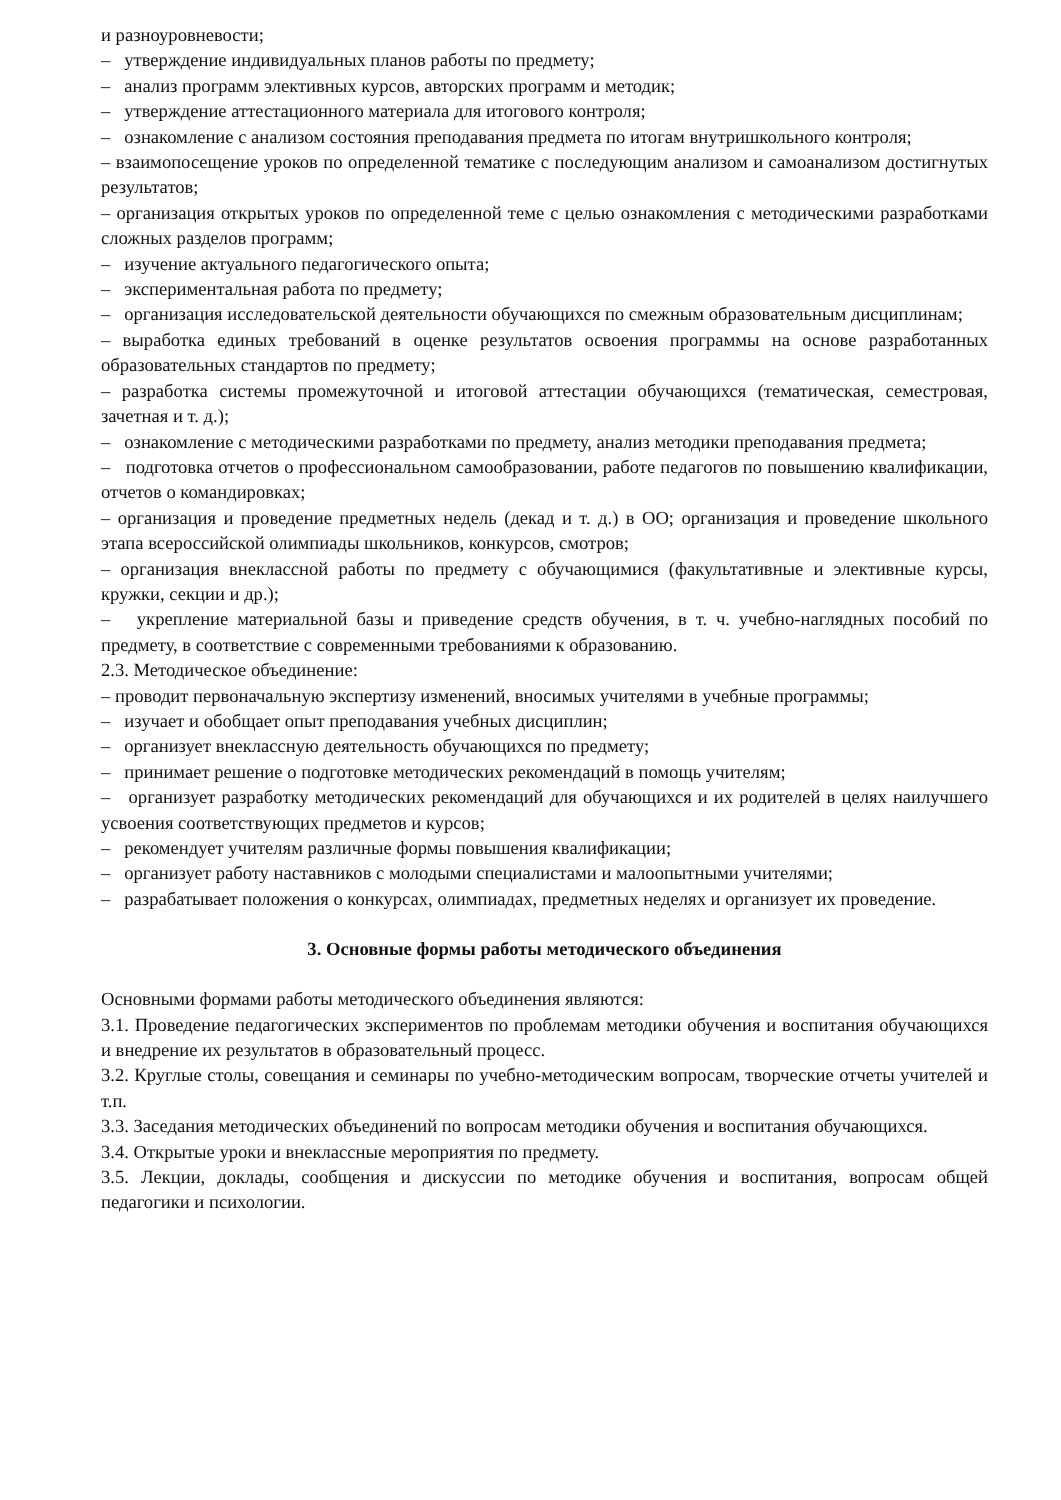и разноуровневости;
– утверждение индивидуальных планов работы по предмету;
– анализ программ элективных курсов, авторских программ и методик;
– утверждение аттестационного материала для итогового контроля;
– ознакомление с анализом состояния преподавания предмета по итогам внутришкольного контроля;
– взаимопосещение уроков по определенной тематике с последующим анализом и самоанализом достигнутых результатов;
– организация открытых уроков по определенной теме с целью ознакомления с методическими разработками сложных разделов программ;
– изучение актуального педагогического опыта;
– экспериментальная работа по предмету;
– организация исследовательской деятельности обучающихся по смежным образовательным дисциплинам;
– выработка единых требований в оценке результатов освоения программы на основе разработанных образовательных стандартов по предмету;
– разработка системы промежуточной и итоговой аттестации обучающихся (тематическая, семестровая, зачетная и т. д.);
– ознакомление с методическими разработками по предмету, анализ методики преподавания предмета;
– подготовка отчетов о профессиональном самообразовании, работе педагогов по повышению квалификации, отчетов о командировках;
– организация и проведение предметных недель (декад и т. д.) в ОО; организация и проведение школьного этапа всероссийской олимпиады школьников, конкурсов, смотров;
– организация внеклассной работы по предмету с обучающимися (факультативные и элективные курсы, кружки, секции и др.);
– укрепление материальной базы и приведение средств обучения, в т. ч. учебно-наглядных пособий по предмету, в соответствие с современными требованиями к образованию.
2.3. Методическое объединение:
– проводит первоначальную экспертизу изменений, вносимых учителями в учебные программы;
– изучает и обобщает опыт преподавания учебных дисциплин;
– организует внеклассную деятельность обучающихся по предмету;
– принимает решение о подготовке методических рекомендаций в помощь учителям;
– организует разработку методических рекомендаций для обучающихся и их родителей в целях наилучшего усвоения соответствующих предметов и курсов;
– рекомендует учителям различные формы повышения квалификации;
– организует работу наставников с молодыми специалистами и малоопытными учителями;
– разрабатывает положения о конкурсах, олимпиадах, предметных неделях и организует их проведение.
3. Основные формы работы методического объединения
Основными формами работы методического объединения являются:
3.1. Проведение педагогических экспериментов по проблемам методики обучения и воспитания обучающихся и внедрение их результатов в образовательный процесс.
3.2. Круглые столы, совещания и семинары по учебно-методическим вопросам, творческие отчеты учителей и т.п.
3.3. Заседания методических объединений по вопросам методики обучения и воспитания обучающихся.
3.4. Открытые уроки и внеклассные мероприятия по предмету.
3.5. Лекции, доклады, сообщения и дискуссии по методике обучения и воспитания, вопросам общей педагогики и психологии.